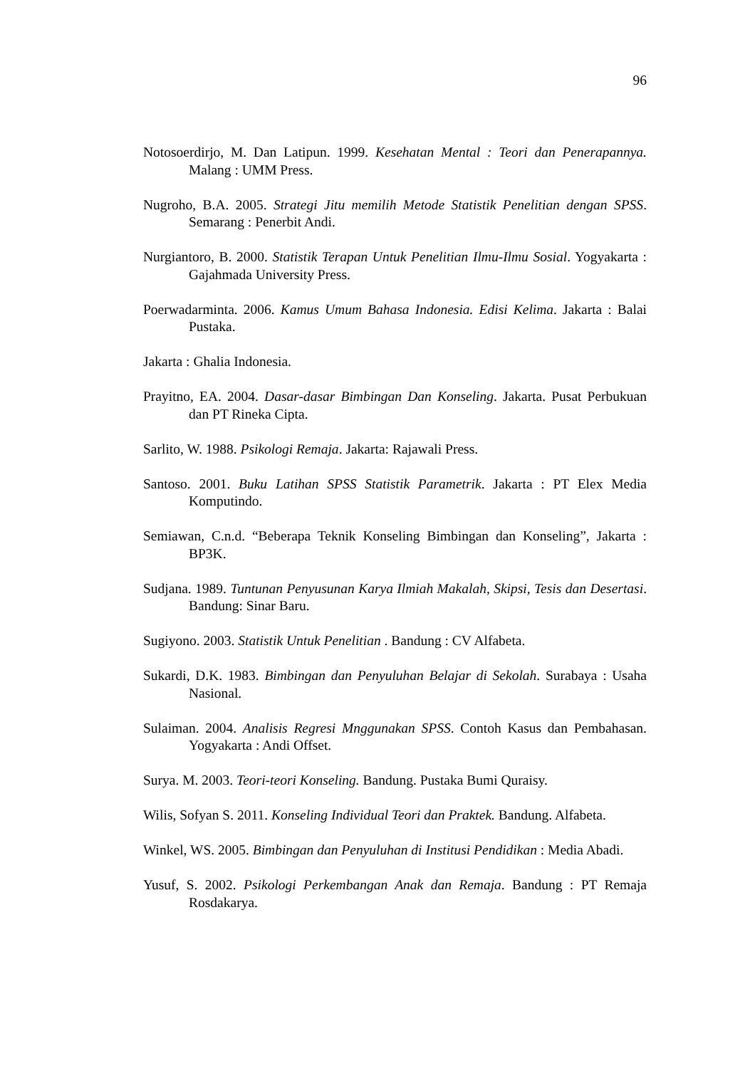96
Notosoerdirjo, M. Dan Latipun. 1999. Kesehatan Mental : Teori dan Penerapannya. Malang : UMM Press.
Nugroho, B.A. 2005. Strategi Jitu memilih Metode Statistik Penelitian dengan SPSS. Semarang : Penerbit Andi.
Nurgiantoro, B. 2000. Statistik Terapan Untuk Penelitian Ilmu-Ilmu Sosial. Yogyakarta : Gajahmada University Press.
Poerwadarminta. 2006. Kamus Umum Bahasa Indonesia. Edisi Kelima. Jakarta : Balai Pustaka.
Jakarta : Ghalia Indonesia.
Prayitno, EA. 2004. Dasar-dasar Bimbingan Dan Konseling. Jakarta. Pusat Perbukuan dan PT Rineka Cipta.
Sarlito, W. 1988. Psikologi Remaja. Jakarta: Rajawali Press.
Santoso. 2001. Buku Latihan SPSS Statistik Parametrik. Jakarta : PT Elex Media Komputindo.
Semiawan, C.n.d. “Beberapa Teknik Konseling Bimbingan dan Konseling”, Jakarta : BP3K.
Sudjana. 1989. Tuntunan Penyusunan Karya Ilmiah Makalah, Skipsi, Tesis dan Desertasi. Bandung: Sinar Baru.
Sugiyono. 2003. Statistik Untuk Penelitian . Bandung : CV Alfabeta.
Sukardi, D.K. 1983. Bimbingan dan Penyuluhan Belajar di Sekolah. Surabaya : Usaha Nasional.
Sulaiman. 2004. Analisis Regresi Mnggunakan SPSS. Contoh Kasus dan Pembahasan. Yogyakarta : Andi Offset.
Surya. M. 2003. Teori-teori Konseling. Bandung. Pustaka Bumi Quraisy.
Wilis, Sofyan S. 2011. Konseling Individual Teori dan Praktek. Bandung. Alfabeta.
Winkel, WS. 2005. Bimbingan dan Penyuluhan di Institusi Pendidikan : Media Abadi.
Yusuf, S. 2002. Psikologi Perkembangan Anak dan Remaja. Bandung : PT Remaja Rosdakarya.